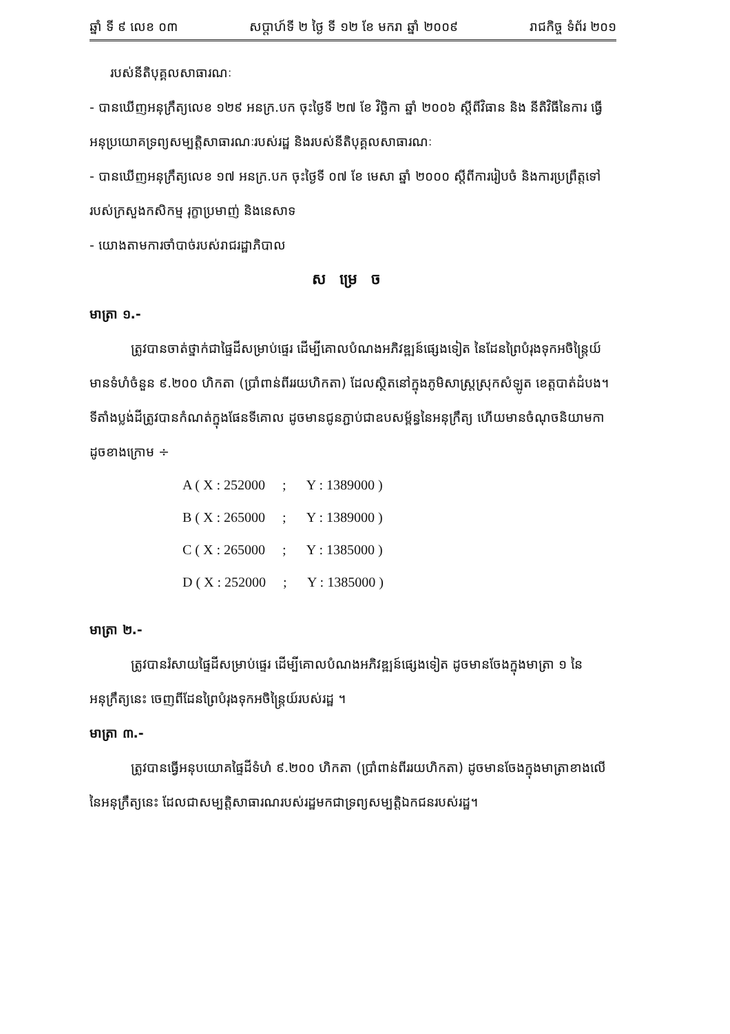ឆ្នាំ ទី ៩ លេខ ០៣ សប្តាហ៍ទី ២ ថ្ងៃ ទី ១២ ខែ មករា ឆ្នាំ ២០០៩ រាជកិច្ច ទំព័រ ២០១
របស់នីតិបុគ្គលសាធារណៈ
- បានឃើញអនុក្រឹត្យលេខ ១២៩ អនក្រ.បក ចុះថ្ងៃទី ២៧ ខែ វិច្ឆិកា ឆ្នាំ ២០០៦ ស្តីពីវិធាន និង នីតិវិធីនៃការ ធ្វើអនុប្រយោគទ្រព្យសម្បត្តិសាធារណៈរបស់រដ្ឋ និងរបស់នីតិបុគ្គលសាធារណៈ
- បានឃើញអនុក្រឹត្យលេខ ១៧ អនក្រ.បក ចុះថ្ងៃទី ០៧ ខែ មេសា ឆ្នាំ ២០០០ ស្តីពីការរៀបចំ និងការប្រព្រឹត្តទៅ របស់ក្រសួងកសិកម្ម រុក្ខាប្រមាញ់ និងនេសាទ
- យោងតាមការចាំបាច់របស់រាជរដ្ឋាភិបាល
សម្រេច
មាត្រា ១.-
ត្រូវបានចាត់ថ្នាក់ជាផ្ទៃដីសម្រាប់ផ្ទេរ ដើម្បីគោលបំណងអភិវឌ្ឍន៍ផ្សេងទៀត នៃដែនព្រៃបំរុងទុកអចិន្ត្រៃយ៍ មានទំហំចំនួន ៩.២០០ ហិកតា (ប្រាំពាន់ពីររយហិកតា) ដែលស្ថិតនៅក្នុងភូមិសាស្ត្រស្រុកសំឡូត ខេត្តបាត់ដំបង។ ទីតាំងប្លង់ដីត្រូវបានកំណត់ក្នុងផែនទីគោល ដូចមានជូនភ្ជាប់ជាឧបសម្ព័ន្ធនៃអនុក្រឹត្យ ហើយមានចំណុចនិយាមកា ដូចខាងក្រោម ÷
A ( X : 252000 ; Y : 1389000 )
B ( X : 265000 ; Y : 1389000 )
C ( X : 265000 ; Y : 1385000 )
D ( X : 252000 ; Y : 1385000 )
មាត្រា ២.-
ត្រូវបានរំសាយផ្ទៃដីសម្រាប់ផ្ទេរ ដើម្បីគោលបំណងអភិវឌ្ឍន៍ផ្សេងទៀត ដូចមានចែងក្នុងមាត្រា ១ នៃអនុក្រឹត្យនេះ ចេញពីដែនព្រៃបំរុងទុកអចិន្ត្រៃយ៍របស់រដ្ឋ ។
មាត្រា ៣.-
ត្រូវបានធ្វើអនុបយោគផ្ទៃដីទំហំ ៩.២០០ ហិកតា (ប្រាំពាន់ពីររយហិកតា) ដូចមានចែងក្នុងមាត្រាខាងលើ នៃអនុក្រឹត្យនេះ ដែលជាសម្បត្តិសាធារណរបស់រដ្ឋមកជាទ្រព្យសម្បត្តិឯកជនរបស់រដ្ឋ។